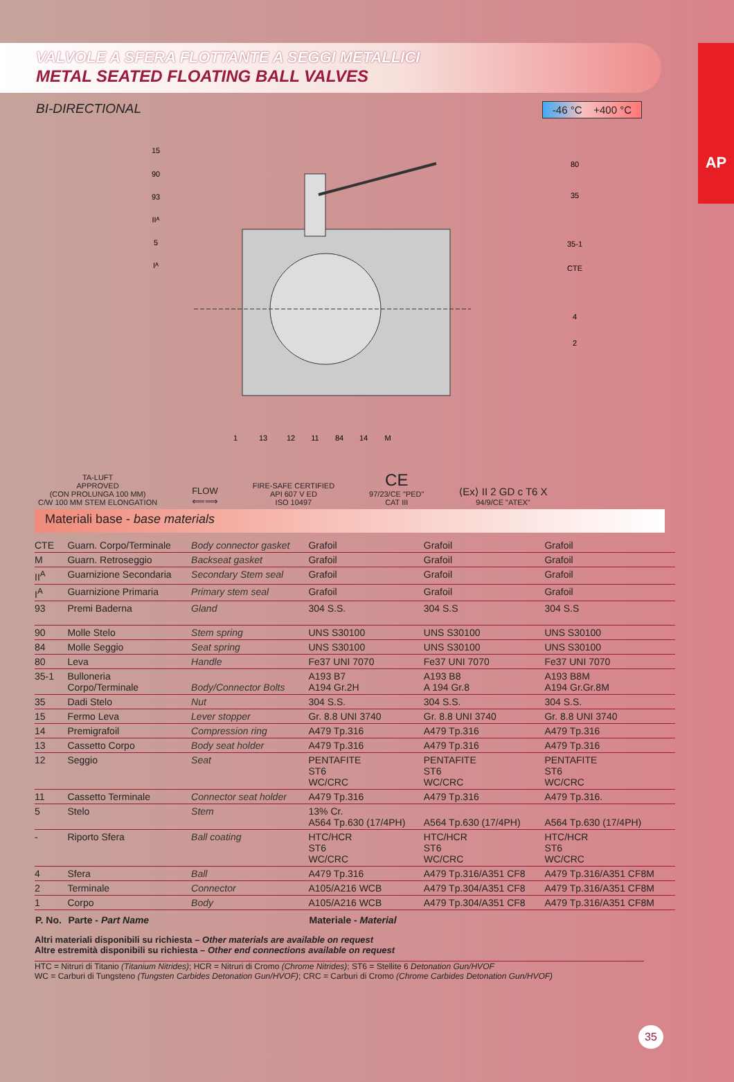AP
VALVOLE A SFERA FLOTTANTE A SEGGI METALLICI
METAL SEATED FLOATING BALL VALVES
BI-DIRECTIONAL -46 °C +400 °C
15
90
93
IIᴬ
5
Iᴬ
80
35
35-1
CTE
4
2
1
13
12
11
84
14
M
TA-LUFT
APPROVED
(CON PROLUNGA 100 MM)
C/W 100 MM STEM ELONGATION
FLOW
⟸⟹
FIRE-SAFE CERTIFIED
API 607 V ED
ISO 10497
CE
97/23/CE "PED"
CAT III
⟨Ex⟩ II 2 GD c T6 X
94/9/CE "ATEX"
Materiali base - base materials
| CTE | Guarn. Corpo/Terminale | Body connector gasket | Grafoil | Grafoil | Grafoil |
| M | Guarn. Retroseggio | Backseat gasket | Grafoil | Grafoil | Grafoil |
| II<sup>A</sup> | Guarnizione Secondaria | Secondary Stem seal | Grafoil | Grafoil | Grafoil |
| I<sup>A</sup> | Guarnizione Primaria | Primary stem seal | Grafoil | Grafoil | Grafoil |
| 93 | Premi Baderna | Gland | 304 S.S. | 304 S.S | 304 S.S |
| 90 | Molle Stelo | Stem spring | UNS S30100 | UNS S30100 | UNS S30100 |
| 84 | Molle Seggio | Seat spring | UNS S30100 | UNS S30100 | UNS S30100 |
| 80 | Leva | Handle | Fe37 UNI 7070 | Fe37 UNI 7070 | Fe37 UNI 7070 |
| 35-1 | Bulloneria Corpo/Terminale | Body/Connector Bolts | A193 B7 A194 Gr.2H | A193 B8 A 194 Gr.8 | A193 B8M A194 Gr.Gr.8M |
| 35 | Dadi Stelo | Nut | 304 S.S. | 304 S.S. | 304 S.S. |
| 15 | Fermo Leva | Lever stopper | Gr. 8.8 UNI 3740 | Gr. 8.8 UNI 3740 | Gr. 8.8 UNI 3740 |
| 14 | Premigrafoil | Compression ring | A479 Tp.316 | A479 Tp.316 | A479 Tp.316 |
| 13 | Cassetto Corpo | Body seat holder | A479 Tp.316 | A479 Tp.316 | A479 Tp.316 |
| 12 | Seggio | Seat | PENTAFITE ST6 WC/CRC | PENTAFITE ST6 WC/CRC | PENTAFITE ST6 WC/CRC |
| 11 | Cassetto Terminale | Connector seat holder | A479 Tp.316 | A479 Tp.316 | A479 Tp.316. |
| 5 | Stelo | Stem | 13% Cr. A564 Tp.630 (17/4PH) | A564 Tp.630 (17/4PH) | A564 Tp.630 (17/4PH) |
| - | Riporto Sfera | Ball coating | HTC/HCR ST6 WC/CRC | HTC/HCR ST6 WC/CRC | HTC/HCR ST6 WC/CRC |
| 4 | Sfera | Ball | A479 Tp.316 | A479 Tp.316/A351 CF8 | A479 Tp.316/A351 CF8M |
| 2 | Terminale | Connector | A105/A216 WCB | A479 Tp.304/A351 CF8 | A479 Tp.316/A351 CF8M |
| 1 | Corpo | Body | A105/A216 WCB | A479 Tp.304/A351 CF8 | A479 Tp.316/A351 CF8M |
| P. No. | Parte - Part Name | | Materiale - Material | | |
Altri materiali disponibili su richiesta – Other materials are available on request
Altre estremità disponibili su richiesta – Other end connections available on request
HTC = Nitruri di Titanio (Titanium Nitrides); HCR = Nitruri di Cromo (Chrome Nitrides); ST6 = Stellite 6 Detonation Gun/HVOF
WC = Carburi di Tungsteno (Tungsten Carbides Detonation Gun/HVOF); CRC = Carburi di Cromo (Chrome Carbides Detonation Gun/HVOF)
35